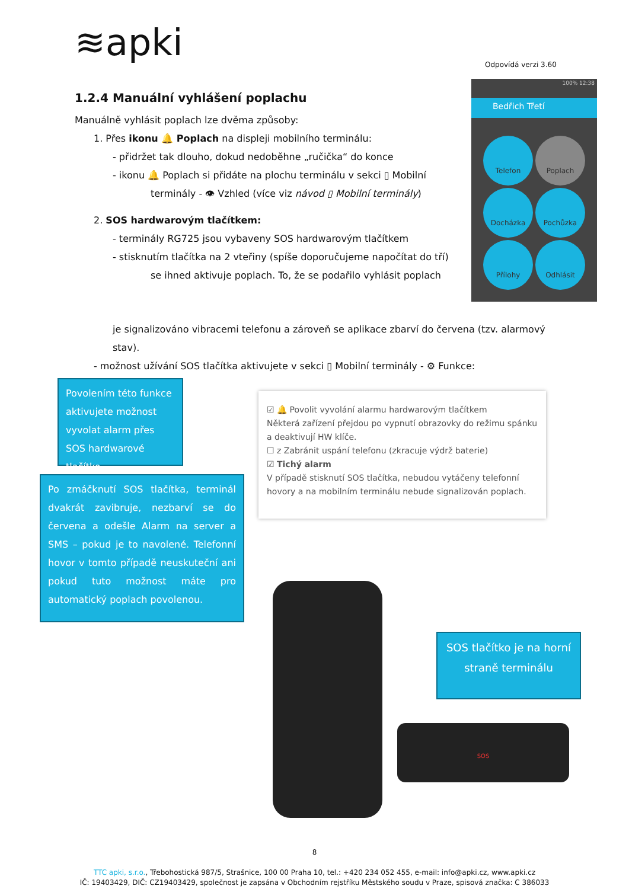≋apki Odpovídá verzi 3.60
1.2.4 Manuální vyhlášení poplachu
Manuálně vyhlásit poplach lze dvěma způsoby:
1. Přes ikonu 🔔 Poplach na displeji mobilního terminálu:
- přidržet tak dlouho, dokud nedoběhne „ručička“ do konce
- ikonu 🔔 Poplach si přidáte na plochu terminálu v sekci ▯ Mobilní terminály - 👁 Vzhled (více viz návod ▯ Mobilní terminály)
2. SOS hardwarovým tlačítkem:
- terminály RG725 jsou vybaveny SOS hardwarovým tlačítkem
- stisknutím tlačítka na 2 vteřiny (spíše doporučujeme napočítat do tří) se ihned aktivuje poplach. To, že se podařilo vyhlásit poplach
je signalizováno vibracemi telefonu a zároveň se aplikace zbarví do červena (tzv. alarmový stav).
- možnost užívání SOS tlačítka aktivujete v sekci ▯ Mobilní terminály - ⚙ Funkce:
100% 12:38
Bedřich Třetí
Telefon
Poplach
Docházka
Pochůzka
Přílohy
Odhlásit
Povolením této funkce aktivujete možnost vyvolat alarm přes SOS hardwarové tlačítko.
Po zmáčknutí SOS tlačítka, terminál dvakrát zavibruje, nezbarví se do červena a odešle Alarm na server a SMS – pokud je to navolené. Telefonní hovor v tomto případě neuskuteční ani pokud tuto možnost máte pro automatický poplach povolenou.
☑ 🔔 Povolit vyvolání alarmu hardwarovým tlačítkem
Některá zařízení přejdou po vypnutí obrazovky do režimu spánku a deaktivují HW klíče.
☐ z Zabránit uspání telefonu (zkracuje výdrž baterie)
☑ Tichý alarm
V případě stisknutí SOS tlačítka, nebudou vytáčeny telefonní hovory a na mobilním terminálu nebude signalizován poplach.
SOS
SOS tlačítko je na horní straně terminálu
8
TTC apki, s.r.o., Třebohostická 987/5, Strašnice, 100 00 Praha 10, tel.: +420 234 052 455, e-mail: info@apki.cz, www.apki.cz
IČ: 19403429, DIČ: CZ19403429, společnost je zapsána v Obchodním rejstříku Městského soudu v Praze, spisová značka: C 386033